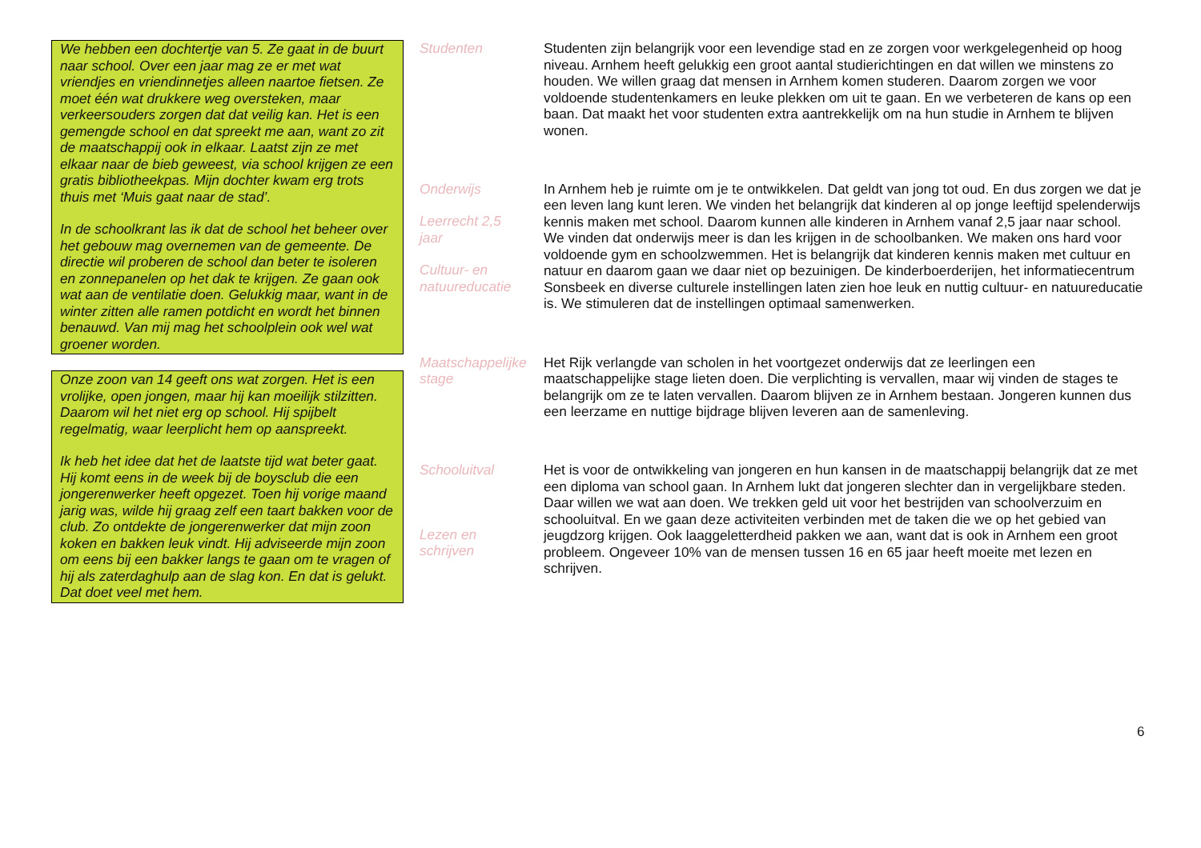We hebben een dochtertje van 5. Ze gaat in de buurt naar school. Over een jaar mag ze er met wat vriendjes en vriendinnetjes alleen naartoe fietsen. Ze moet één wat drukkere weg oversteken, maar verkeersouders zorgen dat dat veilig kan. Het is een gemengde school en dat spreekt me aan, want zo zit de maatschappij ook in elkaar. Laatst zijn ze met elkaar naar de bieb geweest, via school krijgen ze een gratis bibliotheekpas. Mijn dochter kwam erg trots thuis met ‘Muis gaat naar de stad’.
In de schoolkrant las ik dat de school het beheer over het gebouw mag overnemen van de gemeente. De directie wil proberen de school dan beter te isoleren en zonnepanelen op het dak te krijgen. Ze gaan ook wat aan de ventilatie doen. Gelukkig maar, want in de winter zitten alle ramen potdicht en wordt het binnen benauwd. Van mij mag het schoolplein ook wel wat groener worden.
Onze zoon van 14 geeft ons wat zorgen. Het is een vrolijke, open jongen, maar hij kan moeilijk stilzitten. Daarom wil het niet erg op school. Hij spijbelt regelmatig, waar leerplicht hem op aanspreekt.
Ik heb het idee dat het de laatste tijd wat beter gaat. Hij komt eens in de week bij de boysclub die een jongerenwerker heeft opgezet. Toen hij vorige maand jarig was, wilde hij graag zelf een taart bakken voor de club. Zo ontdekte de jongerenwerker dat mijn zoon koken en bakken leuk vindt. Hij adviseerde mijn zoon om eens bij een bakker langs te gaan om te vragen of hij als zaterdaghulp aan de slag kon. En dat is gelukt. Dat doet veel met hem.
Studenten
Studenten zijn belangrijk voor een levendige stad en ze zorgen voor werkgelegenheid op hoog niveau. Arnhem heeft gelukkig een groot aantal studierichtingen en dat willen we minstens zo houden. We willen graag dat mensen in Arnhem komen studeren. Daarom zorgen we voor voldoende studentenkamers en leuke plekken om uit te gaan. En we verbeteren de kans op een baan. Dat maakt het voor studenten extra aantrekkelijk om na hun studie in Arnhem te blijven wonen.
Onderwijs
Leerrecht 2,5
jaar
Cultuur- en
natuureducatie
In Arnhem heb je ruimte om je te ontwikkelen. Dat geldt van jong tot oud. En dus zorgen we dat je een leven lang kunt leren. We vinden het belangrijk dat kinderen al op jonge leeftijd spelenderwijs kennis maken met school. Daarom kunnen alle kinderen in Arnhem vanaf 2,5 jaar naar school. We vinden dat onderwijs meer is dan les krijgen in de schoolbanken. We maken ons hard voor voldoende gym en schoolzwemmen. Het is belangrijk dat kinderen kennis maken met cultuur en natuur en daarom gaan we daar niet op bezuinigen. De kinderboerderijen, het informatiecentrum Sonsbeek en diverse culturele instellingen laten zien hoe leuk en nuttig cultuur- en natuureducatie is. We stimuleren dat de instellingen optimaal samenwerken.
Maatschappelijke
stage
Het Rijk verlangde van scholen in het voortgezet onderwijs dat ze leerlingen een maatschappelijke stage lieten doen. Die verplichting is vervallen, maar wij vinden de stages te belangrijk om ze te laten vervallen. Daarom blijven ze in Arnhem bestaan. Jongeren kunnen dus een leerzame en nuttige bijdrage blijven leveren aan de samenleving.
Schooluitval
Lezen en
schrijven
Het is voor de ontwikkeling van jongeren en hun kansen in de maatschappij belangrijk dat ze met een diploma van school gaan. In Arnhem lukt dat jongeren slechter dan in vergelijkbare steden. Daar willen we wat aan doen. We trekken geld uit voor het bestrijden van schoolverzuim en schooluitval. En we gaan deze activiteiten verbinden met de taken die we op het gebied van jeugdzorg krijgen. Ook laaggeletterdheid pakken we aan, want dat is ook in Arnhem een groot probleem. Ongeveer 10% van de mensen tussen 16 en 65 jaar heeft moeite met lezen en schrijven.
6